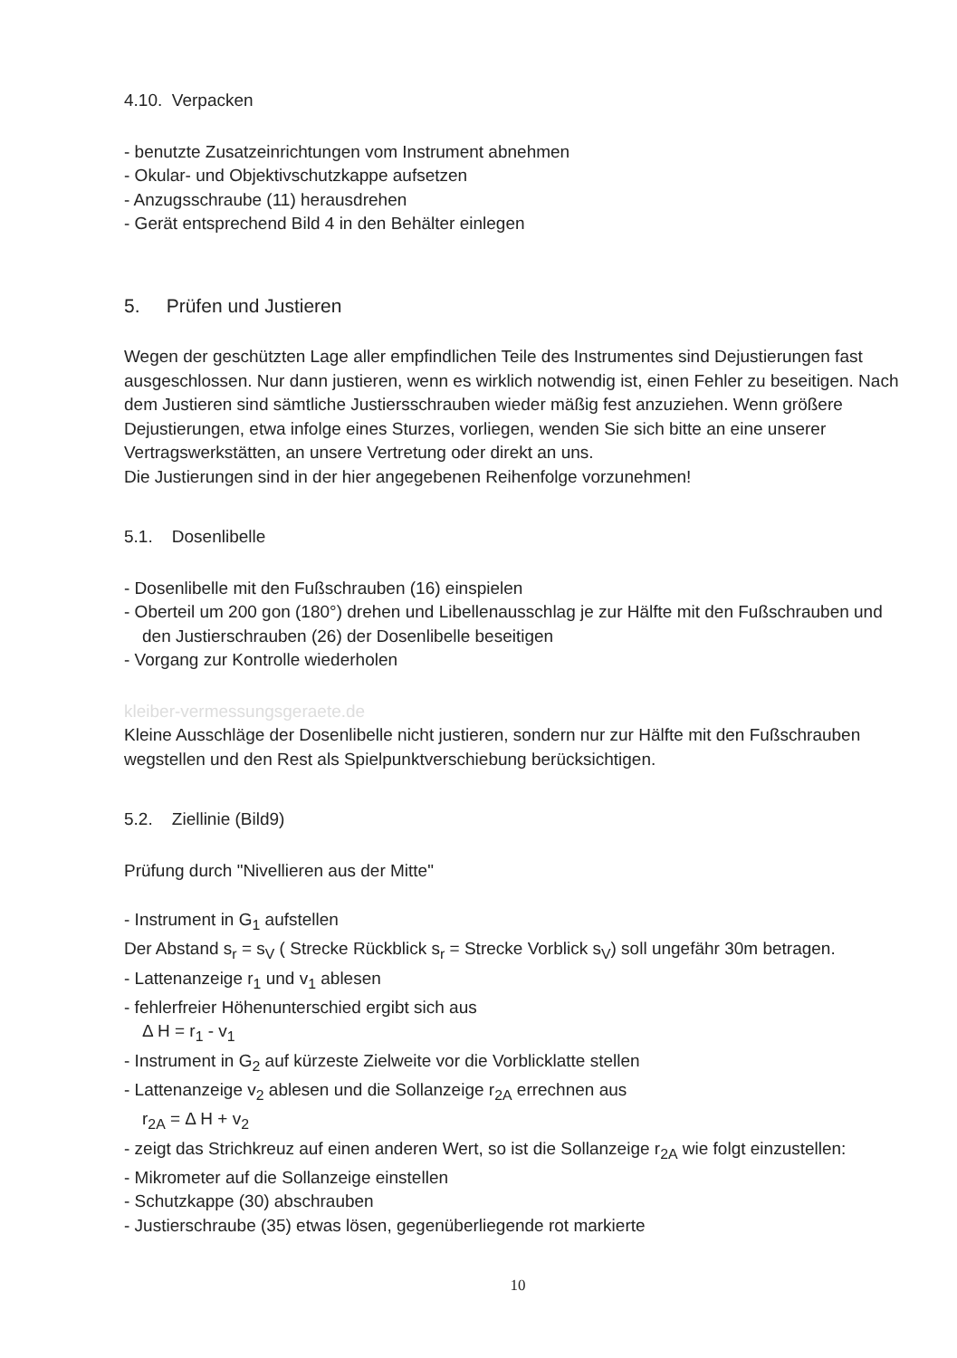4.10. Verpacken
- benutzte Zusatzeinrichtungen vom Instrument abnehmen
- Okular- und Objektivschutzkappe aufsetzen
- Anzugsschraube (11) herausdrehen
- Gerät entsprechend Bild 4 in den Behälter einlegen
5. Prüfen und Justieren
Wegen der geschützten Lage aller empfindlichen Teile des Instrumentes sind Dejustierungen fast ausgeschlossen. Nur dann justieren, wenn es wirklich notwendig ist, einen Fehler zu beseitigen. Nach dem Justieren sind sämtliche Justiersschrauben wieder mäßig fest anzuziehen. Wenn größere Dejustierungen, etwa infolge eines Sturzes, vorliegen, wenden Sie sich bitte an eine unserer Vertragswerkstätten, an unsere Vertretung oder direkt an uns.
Die Justierungen sind in der hier angegebenen Reihenfolge vorzunehmen!
5.1. Dosenlibelle
- Dosenlibelle mit den Fußschrauben (16) einspielen
- Oberteil um 200 gon (180°) drehen und Libellenausschlag je zur Hälfte mit den Fußschrauben und den Justierschrauben (26) der Dosenlibelle beseitigen
- Vorgang zur Kontrolle wiederholen
kleiber-vermessungsgeraete.de
Kleine Ausschläge der Dosenlibelle nicht justieren, sondern nur zur Hälfte mit den Fußschrauben wegstellen und den Rest als Spielpunktverschiebung berücksichtigen.
5.2. Ziellinie (Bild9)
Prüfung durch "Nivellieren aus der Mitte"
- Instrument in G<sub>1</sub> aufstellen
Der Abstand s<sub>r</sub> = s<sub>V</sub> ( Strecke Rückblick s<sub>r</sub> = Strecke Vorblick s<sub>V</sub>) soll ungefähr 30m betragen.
- Lattenanzeige r<sub>1</sub> und v<sub>1</sub> ablesen
- fehlerfreier Höhenunterschied ergibt sich aus
Δ H = r<sub>1</sub> - v<sub>1</sub>
- Instrument in G<sub>2</sub> auf kürzeste Zielweite vor die Vorblicklatte stellen
- Lattenanzeige v<sub>2</sub> ablesen und die Sollanzeige r<sub>2A</sub> errechnen aus
r<sub>2A</sub> = Δ H + v<sub>2</sub>
- zeigt das Strichkreuz auf einen anderen Wert, so ist die Sollanzeige r<sub>2A</sub> wie folgt einzustellen:
- Mikrometer auf die Sollanzeige einstellen
- Schutzkappe (30) abschrauben
- Justierschraube (35) etwas lösen, gegenüberliegende rot markierte
10